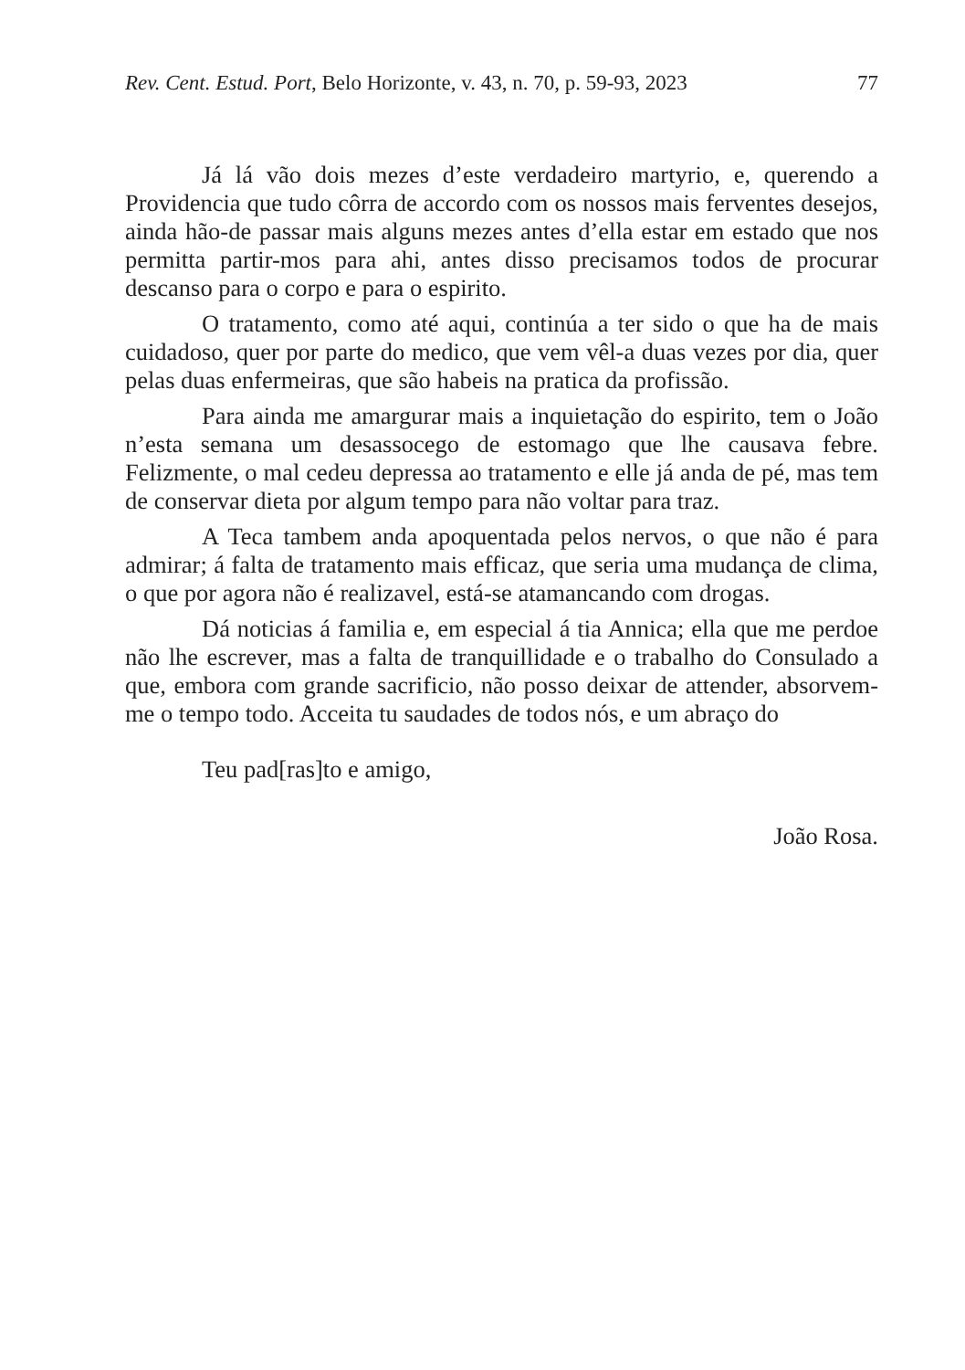Rev. Cent. Estud. Port, Belo Horizonte, v. 43, n. 70, p. 59-93, 2023 77
Já lá vão dois mezes d’este verdadeiro martyrio, e, querendo a Providencia que tudo côrra de accordo com os nossos mais ferventes desejos, ainda hão-de passar mais alguns mezes antes d’ella estar em estado que nos permitta partir-mos para ahi, antes disso precisamos todos de procurar descanso para o corpo e para o espirito.
O tratamento, como até aqui, continúa a ter sido o que ha de mais cuidadoso, quer por parte do medico, que vem vêl-a duas vezes por dia, quer pelas duas enfermeiras, que são habeis na pratica da profissão.
Para ainda me amargurar mais a inquietação do espirito, tem o João n’esta semana um desassocego de estomago que lhe causava febre. Felizmente, o mal cedeu depressa ao tratamento e elle já anda de pé, mas tem de conservar dieta por algum tempo para não voltar para traz.
A Teca tambem anda apoquentada pelos nervos, o que não é para admirar; á falta de tratamento mais efficaz, que seria uma mudança de clima, o que por agora não é realizavel, está-se atamancando com drogas.
Dá noticias á familia e, em especial á tia Annica; ella que me perdoe não lhe escrever, mas a falta de tranquillidade e o trabalho do Consulado a que, embora com grande sacrificio, não posso deixar de attender, absorvem-me o tempo todo. Acceita tu saudades de todos nós, e um abraço do
Teu pad[ras]to e amigo,
João Rosa.